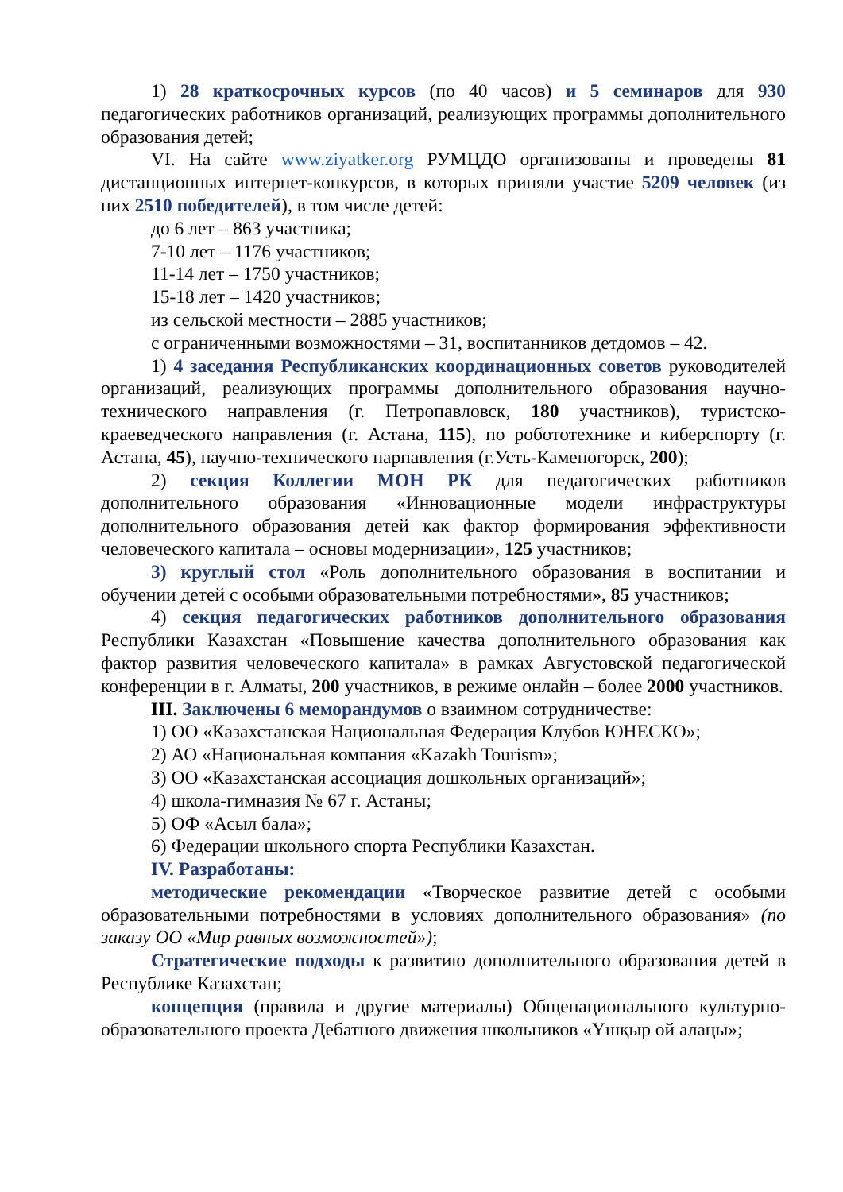1) 28 краткосрочных курсов (по 40 часов) и 5 семинаров для 930 педагогических работников организаций, реализующих программы дополнительного образования детей;
VI. На сайте www.ziyatker.org РУМЦДО организованы и проведены 81 дистанционных интернет-конкурсов, в которых приняли участие 5209 человек (из них 2510 победителей), в том числе детей:
до 6 лет – 863 участника;
7-10 лет – 1176 участников;
11-14 лет – 1750 участников;
15-18 лет – 1420 участников;
из сельской местности – 2885 участников;
с ограниченными возможностями – 31, воспитанников детдомов – 42.
1) 4 заседания Республиканских координационных советов руководителей организаций, реализующих программы дополнительного образования научно-технического направления (г. Петропавловск, 180 участников), туристско-краеведческого направления (г. Астана, 115), по робототехнике и киберспорту (г. Астана, 45), научно-технического нарпавления (г.Усть-Каменогорск, 200);
2) секция Коллегии МОН РК для педагогических работников дополнительного образования «Инновационные модели инфраструктуры дополнительного образования детей как фактор формирования эффективности человеческого капитала – основы модернизации», 125 участников;
3) круглый стол «Роль дополнительного образования в воспитании и обучении детей с особыми образовательными потребностями», 85 участников;
4) секция педагогических работников дополнительного образования Республики Казахстан «Повышение качества дополнительного образования как фактор развития человеческого капитала» в рамках Августовской педагогической конференции в г. Алматы, 200 участников, в режиме онлайн – более 2000 участников.
III. Заключены 6 меморандумов о взаимном сотрудничестве:
1) ОО «Казахстанская Национальная Федерация Клубов ЮНЕСКО»;
2) АО «Национальная компания «Kazakh Tourism»;
3) ОО «Казахстанская ассоциация дошкольных организаций»;
4) школа-гимназия № 67 г. Астаны;
5) ОФ «Асыл бала»;
6) Федерации школьного спорта Республики Казахстан.
IV. Разработаны:
методические рекомендации «Творческое развитие детей с особыми образовательными потребностями в условиях дополнительного образования» (по заказу ОО «Мир равных возможностей»);
Стратегические подходы к развитию дополнительного образования детей в Республике Казахстан;
концепция (правила и другие материалы) Общенационального культурно-образовательного проекта Дебатного движения школьников «Ұшқыр ой алаңы»;